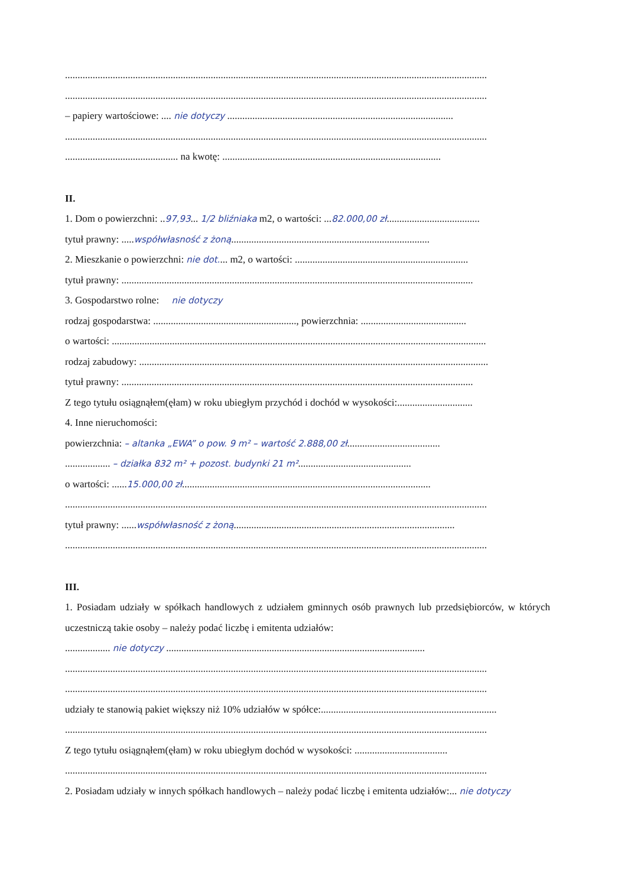........................................................................................................................................................................
........................................................................................................................................................................
– papiery wartościowe: .... nie dotyczy ..........................................................................................
........................................................................................................................................................................
............................................. na kwotę: .......................................................................................
II.
1. Dom o powierzchni: ..97,93... 1/2 bliźniaka m2, o wartości: ...82.000,00 zł.....................................
tytuł prawny: .....współwłasność z żoną...............................................................................
2. Mieszkanie o powierzchni: nie dot.... m2, o wartości: .....................................................................
tytuł prawny: ............................................................................................................................................
3. Gospodarstwo rolne: nie dotyczy
rodzaj gospodarstwa: ........................................................., powierzchnia: ..........................................
o wartości: .....................................................................................................................................................
rodzaj zabudowy: ...........................................................................................................................................
tytuł prawny: ............................................................................................................................................
Z tego tytułu osiągnąłem(ęłam) w roku ubiegłym przychód i dochód w wysokości:..............................
4. Inne nieruchomości:
powierzchnia: – altanka „EWA” o pow. 9 m² – wartość 2.888,00 zł.....................................
.................. – działka 832 m² + pozost. budynki 21 m².............................................
o wartości: ......15.000,00 zł...................................................................................................
........................................................................................................................................................................
tytuł prawny: ......współwłasność z żoną........................................................................................
........................................................................................................................................................................
III.
1. Posiadam udziały w spółkach handlowych z udziałem gminnych osób prawnych lub przedsiębiorców, w których uczestniczą takie osoby – należy podać liczbę i emitenta udziałów:
.................. nie dotyczy .......................................................................................................
........................................................................................................................................................................
........................................................................................................................................................................
udziały te stanowią pakiet większy niż 10% udziałów w spółce:......................................................................
........................................................................................................................................................................
Z tego tytułu osiągnąłem(ęłam) w roku ubiegłym dochód w wysokości: .....................................
........................................................................................................................................................................
2. Posiadam udziały w innych spółkach handlowych – należy podać liczbę i emitenta udziałów:... nie dotyczy